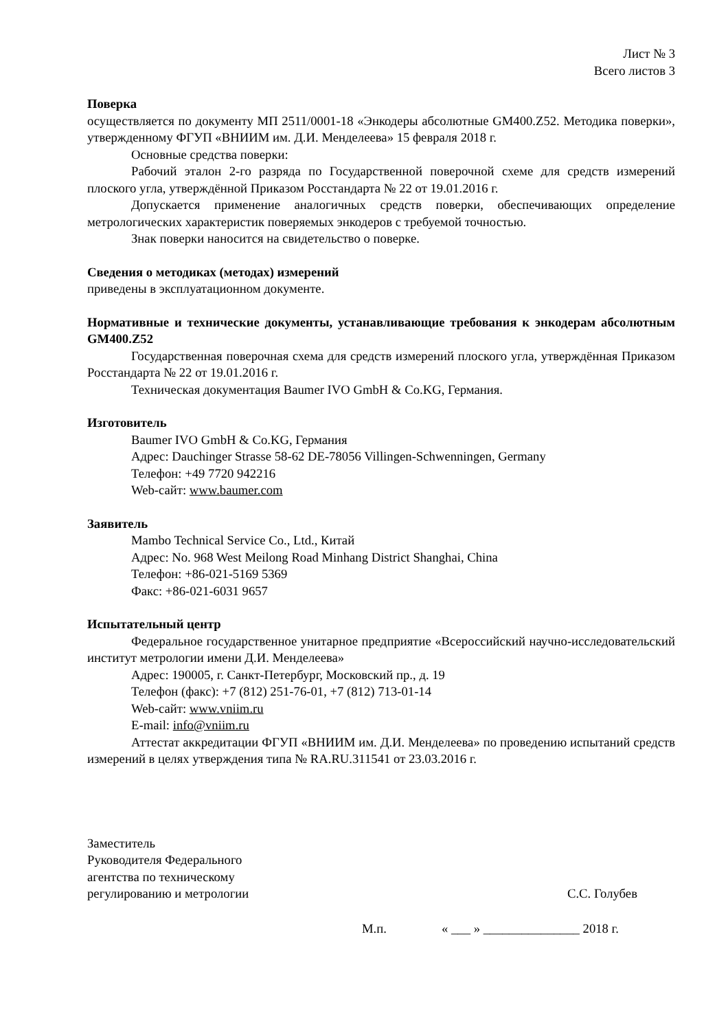Лист № 3
Всего листов 3
Поверка
осуществляется по документу МП 2511/0001-18 «Энкодеры абсолютные GM400.Z52. Методика поверки», утвержденному ФГУП «ВНИИМ им. Д.И. Менделеева» 15 февраля 2018 г.
Основные средства поверки:
Рабочий эталон 2-го разряда по Государственной поверочной схеме для средств измерений плоского угла, утверждённой Приказом Росстандарта № 22 от 19.01.2016 г.
Допускается применение аналогичных средств поверки, обеспечивающих определение метрологических характеристик поверяемых энкодеров с требуемой точностью.
Знак поверки наносится на свидетельство о поверке.
Сведения о методиках (методах) измерений
приведены в эксплуатационном документе.
Нормативные и технические документы, устанавливающие требования к энкодерам абсолютным GM400.Z52
Государственная поверочная схема для средств измерений плоского угла, утверждённая Приказом Росстандарта № 22 от 19.01.2016 г.
Техническая документация Baumer IVO GmbH & Co.KG, Германия.
Изготовитель
Baumer IVO GmbH & Co.KG, Германия
Адрес: Dauchinger Strasse 58-62 DE-78056 Villingen-Schwenningen, Germany
Телефон: +49 7720 942216
Web-сайт: www.baumer.com
Заявитель
Mambo Technical Service Co., Ltd., Китай
Адрес: No. 968 West Meilong Road Minhang District Shanghai, China
Телефон: +86-021-5169 5369
Факс: +86-021-6031 9657
Испытательный центр
Федеральное государственное унитарное предприятие «Всероссийский научно-исследовательский институт метрологии имени Д.И. Менделеева»
Адрес: 190005, г. Санкт-Петербург, Московский пр., д. 19
Телефон (факс): +7 (812) 251-76-01, +7 (812) 713-01-14
Web-сайт: www.vniim.ru
E-mail: info@vniim.ru
Аттестат аккредитации ФГУП «ВНИИМ им. Д.И. Менделеева» по проведению испытаний средств измерений в целях утверждения типа № RA.RU.311541 от 23.03.2016 г.
Заместитель
Руководителя Федерального
агентства по техническому
регулированию и метрологии
С.С. Голубев
М.п. « ___ » _______________ 2018 г.